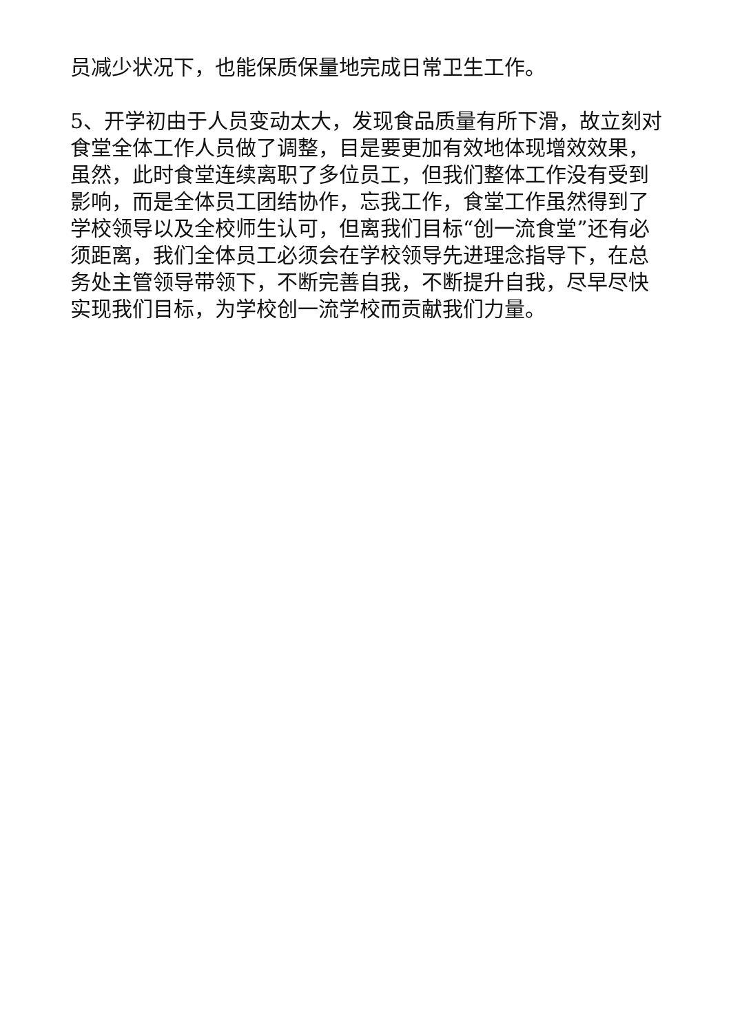员减少状况下，也能保质保量地完成日常卫生工作。
5、开学初由于人员变动太大，发现食品质量有所下滑，故立刻对食堂全体工作人员做了调整，目是要更加有效地体现增效效果，虽然，此时食堂连续离职了多位员工，但我们整体工作没有受到影响，而是全体员工团结协作，忘我工作，食堂工作虽然得到了学校领导以及全校师生认可，但离我们目标“创一流食堂”还有必须距离，我们全体员工必须会在学校领导先进理念指导下，在总务处主管领导带领下，不断完善自我，不断提升自我，尽早尽快实现我们目标，为学校创一流学校而贡献我们力量。